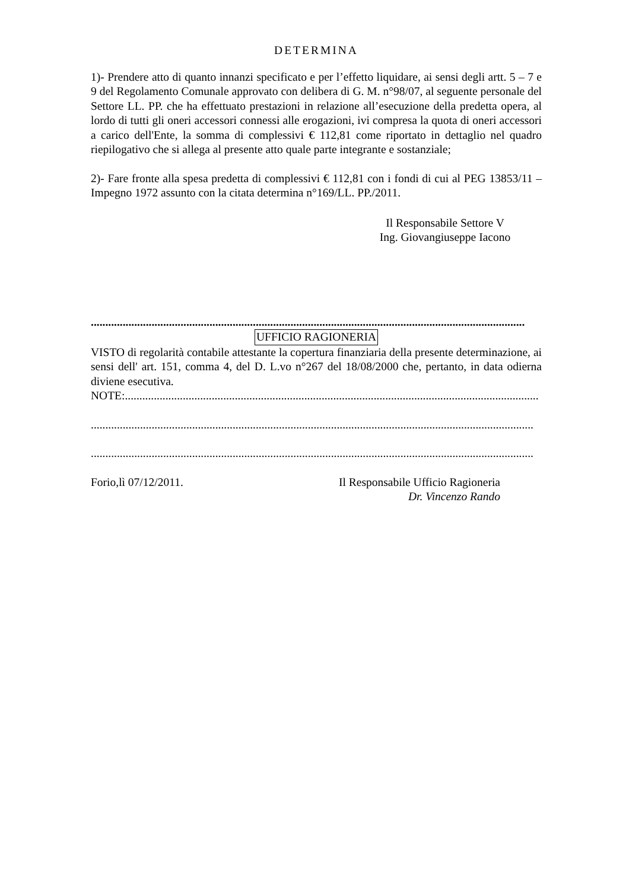DETERMINA
1)- Prendere atto di quanto innanzi specificato e per l’effetto liquidare, ai sensi degli artt. 5 – 7 e 9 del Regolamento Comunale approvato con delibera di G. M. n°98/07, al seguente personale del Settore LL. PP. che ha effettuato prestazioni in relazione all’esecuzione della predetta opera, al lordo di tutti gli oneri accessori connessi alle erogazioni, ivi compresa la quota di oneri accessori a carico dell'Ente, la somma di complessivi € 112,81 come riportato in dettaglio nel quadro riepilogativo che si allega al presente atto quale parte integrante e sostanziale;
2)- Fare fronte alla spesa predetta di complessivi € 112,81 con i fondi di cui al PEG 13853/11 – Impegno 1972 assunto con la citata determina n°169/LL. PP./2011.
Il Responsabile Settore V
Ing. Giovangiuseppe Iacono
......................................................................................................................................................
UFFICIO RAGIONERIA
VISTO di regolarità contabile attestante la copertura finanziaria della presente determinazione, ai sensi dell' art. 151, comma 4, del D. L.vo n°267 del 18/08/2000 che, pertanto, in data odierna diviene esecutiva.
NOTE:...............................................................................................................................................
.........................................................................................................................................................
.........................................................................................................................................................
Forio,lì 07/12/2011. Il Responsabile Ufficio Ragioneria
Dr. Vincenzo Rando